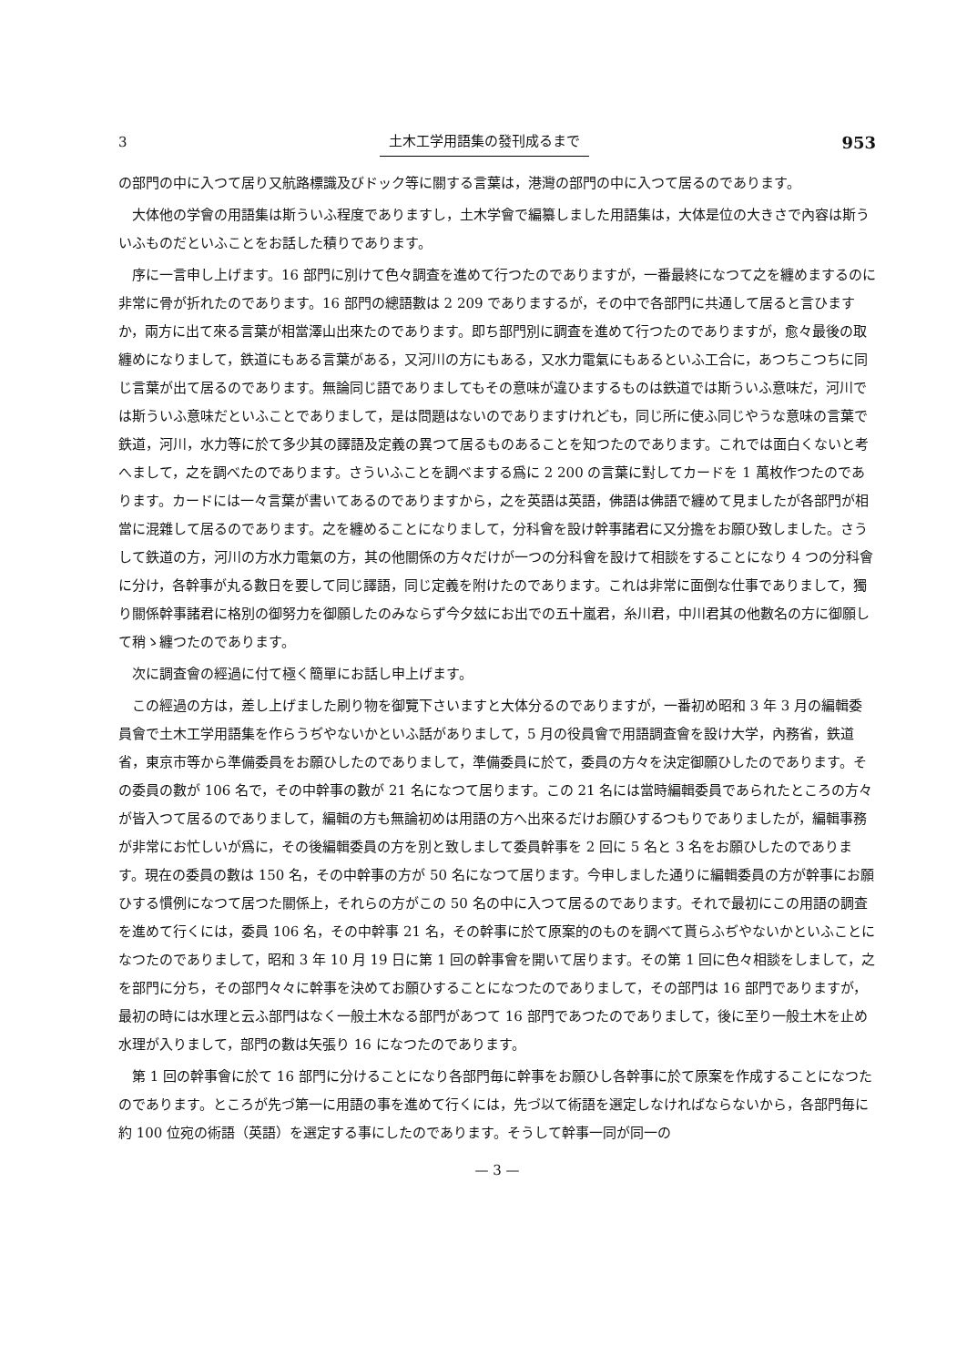3 土木工学用語集の發刊成るまで 953
の部門の中に入つて居り又航路標識及びドック等に關する言葉は，港灣の部門の中に入つて居るのであります。
大体他の学會の用語集は斯ういふ程度でありますし，土木学會で編纂しました用語集は，大体是位の大きさで內容は斯ういふものだといふことをお話した積りであります。
序に一言申し上げます。16 部門に別けて色々調査を進めて行つたのでありますが，一番最終になつて之を纏めまするのに非常に骨が折れたのであります。16 部門の總語數は 2 209 でありまするが，その中で各部門に共通して居ると言ひますか，兩方に出て來る言葉が相當澤山出來たのであります。即ち部門別に調査を進めて行つたのでありますが，愈々最後の取纏めになりまして，鉄道にもある言葉がある，又河川の方にもある，又水力電氣にもあるといふ工合に，あつちこつちに同じ言葉が出て居るのであります。無論同じ語でありましてもその意味が違ひまするものは鉄道では斯ういふ意味だ，河川では斯ういふ意味だといふことでありまして，是は問題はないのでありますけれども，同じ所に使ふ同じやうな意味の言葉で鉄道，河川，水力等に於て多少其の譯語及定義の異つて居るものあることを知つたのであります。これでは面白くないと考へまして，之を調べたのであります。さういふことを調べまする爲に 2 200 の言葉に對してカードを 1 萬枚作つたのであります。カードには一々言葉が書いてあるのでありますから，之を英語は英語，佛語は佛語で纏めて見ましたが各部門が相當に混雜して居るのであります。之を纏めることになりまして，分科會を設け幹事諸君に又分擔をお願ひ致しました。さうして鉄道の方，河川の方水力電氣の方，其の他關係の方々だけが一つの分科會を設けて相談をすることになり 4 つの分科會に分け，各幹事が丸る數日を要して同じ譯語，同じ定義を附けたのであります。これは非常に面倒な仕事でありまして，獨り關係幹事諸君に格別の御努力を御願したのみならず今夕玆にお出での五十嵐君，糸川君，中川君其の他數名の方に御願して稍ゝ纏つたのであります。
次に調査會の經過に付て極く簡單にお話し申上げます。
この經過の方は，差し上げました刷り物を御覽下さいますと大体分るのでありますが，一番初め昭和 3 年 3 月の編輯委員會で土木工学用語集を作らうぢやないかといふ話がありまして，5 月の役員會で用語調査會を設け大学，內務省，鉄道省，東京市等から準備委員をお願ひしたのでありまして，準備委員に於て，委員の方々を決定御願ひしたのであります。その委員の數が 106 名で，その中幹事の數が 21 名になつて居ります。この 21 名には當時編輯委員であられたところの方々が皆入つて居るのでありまして，編輯の方も無論初めは用語の方へ出來るだけお願ひするつもりでありましたが，編輯事務が非常にお忙しいが爲に，その後編輯委員の方を別と致しまして委員幹事を 2 回に 5 名と 3 名をお願ひしたのであります。現在の委員の數は 150 名，その中幹事の方が 50 名になつて居ります。今申しました通りに編輯委員の方が幹事にお願ひする慣例になつて居つた關係上，それらの方がこの 50 名の中に入つて居るのであります。それで最初にこの用語の調査を進めて行くには，委員 106 名，その中幹事 21 名，その幹事に於て原案的のものを調べて貰らふぢやないかといふことになつたのでありまして，昭和 3 年 10 月 19 日に第 1 回の幹事會を開いて居ります。その第 1 回に色々相談をしまして，之を部門に分ち，その部門々々に幹事を決めてお願ひすることになつたのでありまして，その部門は 16 部門でありますが，最初の時には水理と云ふ部門はなく一般土木なる部門があつて 16 部門であつたのでありまして，後に至り一般土木を止め水理が入りまして，部門の數は矢張り 16 になつたのであります。
第 1 回の幹事會に於て 16 部門に分けることになり各部門毎に幹事をお願ひし各幹事に於て原案を作成することになつたのであります。ところが先づ第一に用語の事を進めて行くには，先づ以て術語を選定しなければならないから，各部門毎に約 100 位宛の術語（英語）を選定する事にしたのであります。そうして幹事一同が同一の
— 3 —